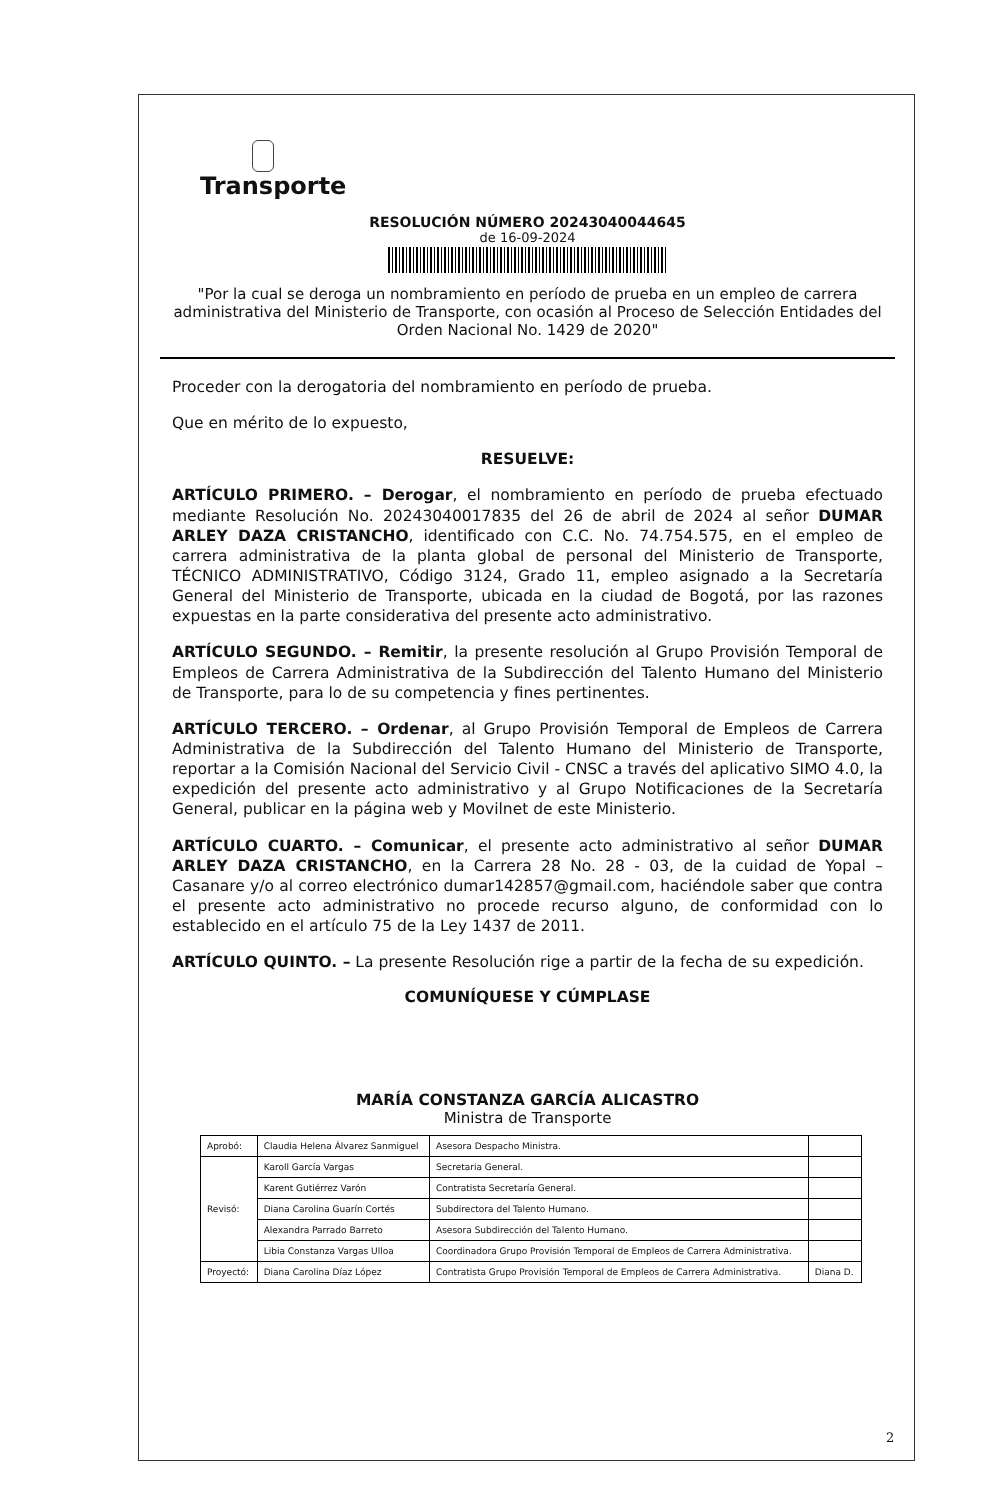Transporte
RESOLUCIÓN NÚMERO 20243040044645
de 16-09-2024
"Por la cual se deroga un nombramiento en período de prueba en un empleo de carrera administrativa del Ministerio de Transporte, con ocasión al Proceso de Selección Entidades del Orden Nacional No. 1429 de 2020"
Proceder con la derogatoria del nombramiento en período de prueba.
Que en mérito de lo expuesto,
RESUELVE:
ARTÍCULO PRIMERO. – Derogar, el nombramiento en período de prueba efectuado mediante Resolución No. 20243040017835 del 26 de abril de 2024 al señor DUMAR ARLEY DAZA CRISTANCHO, identificado con C.C. No. 74.754.575, en el empleo de carrera administrativa de la planta global de personal del Ministerio de Transporte, TÉCNICO ADMINISTRATIVO, Código 3124, Grado 11, empleo asignado a la Secretaría General del Ministerio de Transporte, ubicada en la ciudad de Bogotá, por las razones expuestas en la parte considerativa del presente acto administrativo.
ARTÍCULO SEGUNDO. – Remitir, la presente resolución al Grupo Provisión Temporal de Empleos de Carrera Administrativa de la Subdirección del Talento Humano del Ministerio de Transporte, para lo de su competencia y fines pertinentes.
ARTÍCULO TERCERO. – Ordenar, al Grupo Provisión Temporal de Empleos de Carrera Administrativa de la Subdirección del Talento Humano del Ministerio de Transporte, reportar a la Comisión Nacional del Servicio Civil - CNSC a través del aplicativo SIMO 4.0, la expedición del presente acto administrativo y al Grupo Notificaciones de la Secretaría General, publicar en la página web y Movilnet de este Ministerio.
ARTÍCULO CUARTO. – Comunicar, el presente acto administrativo al señor DUMAR ARLEY DAZA CRISTANCHO, en la Carrera 28 No. 28 - 03, de la cuidad de Yopal – Casanare y/o al correo electrónico dumar142857@gmail.com, haciéndole saber que contra el presente acto administrativo no procede recurso alguno, de conformidad con lo establecido en el artículo 75 de la Ley 1437 de 2011.
ARTÍCULO QUINTO. – La presente Resolución rige a partir de la fecha de su expedición.
COMUNÍQUESE Y CÚMPLASE
MARÍA CONSTANZA GARCÍA ALICASTRO
Ministra de Transporte
| Aprobó: | Claudia Helena Álvarez Sanmiguel | Asesora Despacho Ministra. | |
| Revisó: | Karoll García Vargas | Secretaria General. | |
| | Karent Gutiérrez Varón | Contratista Secretaría General. | |
| | Diana Carolina Guarín Cortés | Subdirectora del Talento Humano. | |
| | Alexandra Parrado Barreto | Asesora Subdirección del Talento Humano. | |
| | Libia Constanza Vargas Ulloa | Coordinadora Grupo Provisión Temporal de Empleos de Carrera Administrativa. | |
| Proyectó: | Diana Carolina Díaz López | Contratista Grupo Provisión Temporal de Empleos de Carrera Administrativa. | Diana D. |
2